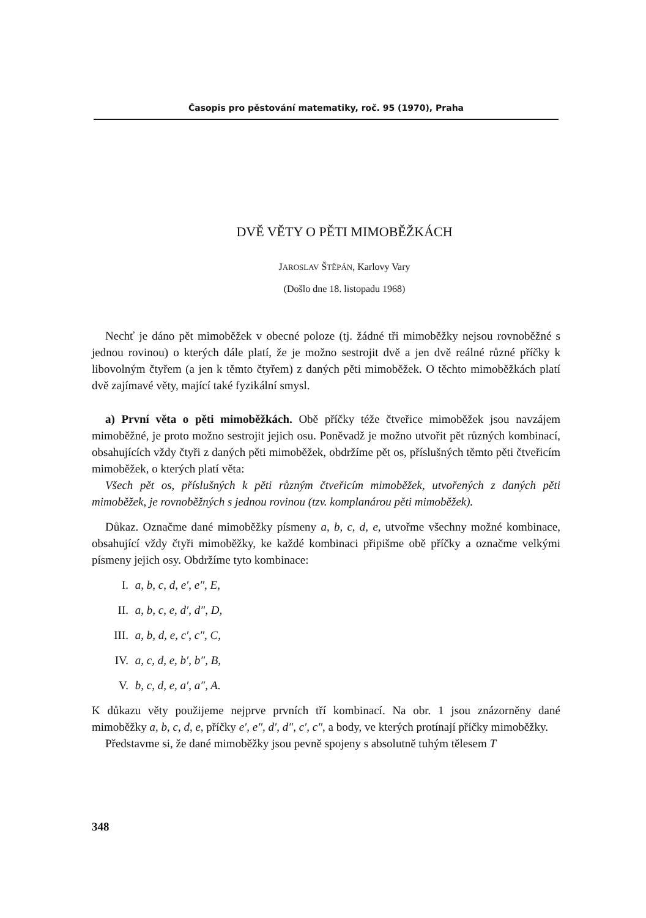Časopis pro pěstování matematiky, roč. 95 (1970), Praha
DVĚ VĚTY O PĚTI MIMOBĚŽKÁCH
JAROSLAV ŠTĚPÁN, Karlovy Vary
(Došlo dne 18. listopadu 1968)
Nechť je dáno pět mimoběžek v obecné poloze (tj. žádné tři mimoběžky nejsou rovnoběžné s jednou rovinou) o kterých dále platí, že je možno sestrojit dvě a jen dvě reálné různé příčky k libovolným čtyřem (a jen k těmto čtyřem) z daných pěti mimoběžek. O těchto mimoběžkách platí dvě zajímavé věty, mající také fyzikální smysl.
a) První věta o pěti mimoběžkách. Obě příčky téže čtveřice mimoběžek jsou navzájem mimoběžné, je proto možno sestrojit jejich osu. Poněvadž je možno utvořit pět různých kombinací, obsahujících vždy čtyři z daných pěti mimoběžek, obdržíme pět os, příslušných těmto pěti čtveřicím mimoběžek, o kterých platí věta:
Všech pět os, příslušných k pěti různým čtveřicím mimoběžek, utvořených z daných pěti mimoběžek, je rovnoběžných s jednou rovinou (tzv. komplanárou pěti mimoběžek).
Důkaz. Označme dané mimoběžky písmeny a, b, c, d, e, utvořme všechny možné kombinace, obsahující vždy čtyři mimoběžky, ke každé kombinaci připišme obě příčky a označme velkými písmeny jejich osy. Obdržíme tyto kombinace:
I. a, b, c, d, e′, e″, E,
II. a, b, c, e, d′, d″, D,
III. a, b, d, e, c′, c″, C,
IV. a, c, d, e, b′, b″, B,
V. b, c, d, e, a′, a″, A.
K důkazu věty použijeme nejprve prvních tří kombinací. Na obr. 1 jsou znázorněny dané mimoběžky a, b, c, d, e, příčky e′, e″, d′, d″, c′, c″, a body, ve kterých protínají příčky mimoběžky.
Představme si, že dané mimoběžky jsou pevně spojeny s absolutně tuhým tělesem T
348